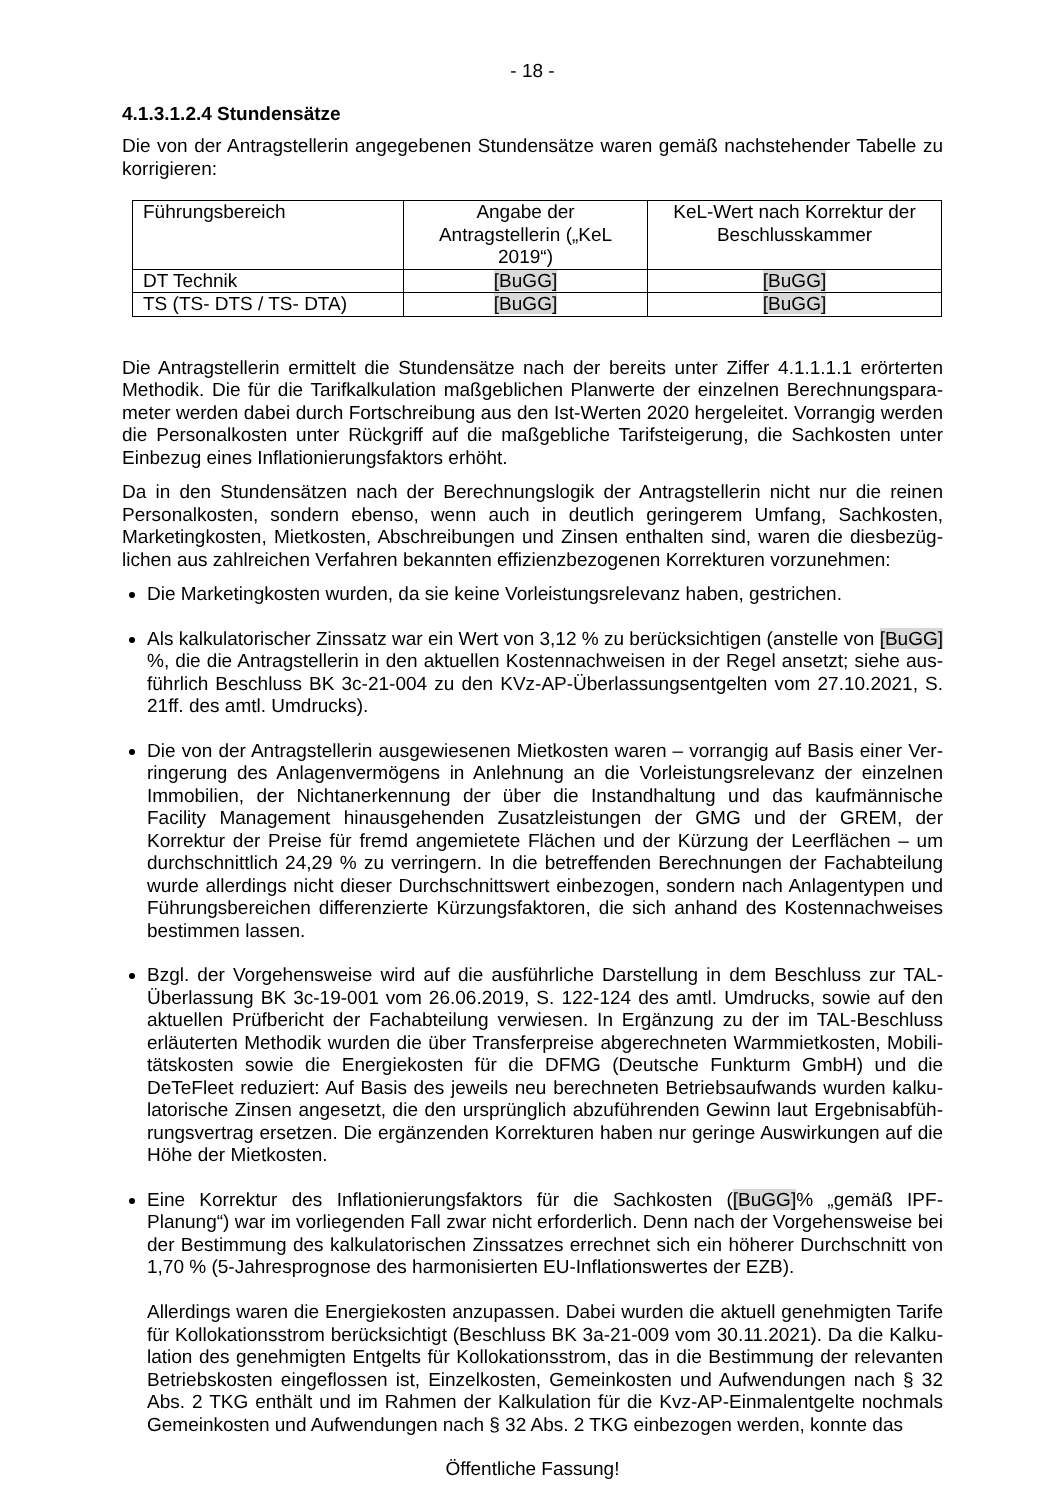- 18 -
4.1.3.1.2.4 Stundensätze
Die von der Antragstellerin angegebenen Stundensätze waren gemäß nachstehender Tabelle zu korrigieren:
| Führungsbereich | Angabe der Antragstellerin („KeL 2019“) | KeL-Wert nach Korrektur der Beschlusskammer |
| DT Technik | [BuGG] | [BuGG] |
| TS (TS- DTS / TS- DTA) | [BuGG] | [BuGG] |
Die Antragstellerin ermittelt die Stundensätze nach der bereits unter Ziffer 4.1.1.1.1 erörterten Methodik. Die für die Tarifkalkulation maßgeblichen Planwerte der einzelnen Berechnungspara­meter werden dabei durch Fortschreibung aus den Ist-Werten 2020 hergeleitet. Vorrangig werden die Personalkosten unter Rückgriff auf die maßgebliche Tarifsteigerung, die Sachkosten unter Einbezug eines Inflationierungsfaktors erhöht.
Da in den Stundensätzen nach der Berechnungslogik der Antragstellerin nicht nur die reinen Personalkosten, sondern ebenso, wenn auch in deutlich geringerem Umfang, Sachkosten, Marketingkosten, Mietkosten, Abschreibungen und Zinsen enthalten sind, waren die diesbezüg­lichen aus zahlreichen Verfahren bekannten effizienzbezogenen Korrekturen vorzunehmen:
Die Marketingkosten wurden, da sie keine Vorleistungsrelevanz haben, gestrichen.
Als kalkulatorischer Zinssatz war ein Wert von 3,12 % zu berücksichtigen (anstelle von [BuGG] %, die die Antragstellerin in den aktuellen Kostennachweisen in der Regel ansetzt; siehe aus­führlich Beschluss BK 3c-21-004 zu den KVz-AP-Überlassungsentgelten vom 27.10.2021, S. 21ff. des amtl. Umdrucks).
Die von der Antragstellerin ausgewiesenen Mietkosten waren – vorrangig auf Basis einer Ver­ringerung des Anlagenvermögens in Anlehnung an die Vorleistungsrelevanz der einzelnen Immobilien, der Nichtanerkennung der über die Instandhaltung und das kaufmännische Facility Management hinausgehenden Zusatzleistungen der GMG und der GREM, der Korrektur der Preise für fremd angemietete Flächen und der Kürzung der Leerflächen – um durchschnittlich 24,29 % zu verringern. In die betreffenden Berechnungen der Fachabteilung wurde allerdings nicht dieser Durchschnittswert einbezogen, sondern nach Anlagentypen und Führungs­bereichen differenzierte Kürzungsfaktoren, die sich anhand des Kostennachweises bestimmen lassen.
Bzgl. der Vorgehensweise wird auf die ausführliche Darstellung in dem Beschluss zur TAL-Überlassung BK 3c-19-001 vom 26.06.2019, S. 122-124 des amtl. Umdrucks, sowie auf den aktuellen Prüfbericht der Fachabteilung verwiesen. In Ergänzung zu der im TAL-Beschluss erläuterten Methodik wurden die über Transferpreise abgerechneten Warmmietkosten, Mobili­tätskosten sowie die Energiekosten für die DFMG (Deutsche Funkturm GmbH) und die DeTeFleet reduziert: Auf Basis des jeweils neu berechneten Betriebsaufwands wurden kalku­latorische Zinsen angesetzt, die den ursprünglich abzuführenden Gewinn laut Ergebnisabfüh­rungsvertrag ersetzen. Die ergänzenden Korrekturen haben nur geringe Auswirkungen auf die Höhe der Mietkosten.
Eine Korrektur des Inflationierungsfaktors für die Sachkosten ([BuGG]% „gemäß IPF-Planung“) war im vorliegenden Fall zwar nicht erforderlich. Denn nach der Vorgehensweise bei der Bestimmung des kalkulatorischen Zinssatzes errechnet sich ein höherer Durchschnitt von 1,70 % (5-Jahresprognose des harmonisierten EU-Inflationswertes der EZB).
Allerdings waren die Energiekosten anzupassen. Dabei wurden die aktuell genehmigten Tarife für Kollokationsstrom berücksichtigt (Beschluss BK 3a-21-009 vom 30.11.2021). Da die Kalku­lation des genehmigten Entgelts für Kollokationsstrom, das in die Bestimmung der relevanten Betriebskosten eingeflossen ist, Einzelkosten, Gemeinkosten und Aufwendungen nach § 32 Abs. 2 TKG enthält und im Rahmen der Kalkulation für die Kvz-AP-Einmalentgelte nochmals Gemeinkosten und Aufwendungen nach § 32 Abs. 2 TKG einbezogen werden, konnte das
Öffentliche Fassung!